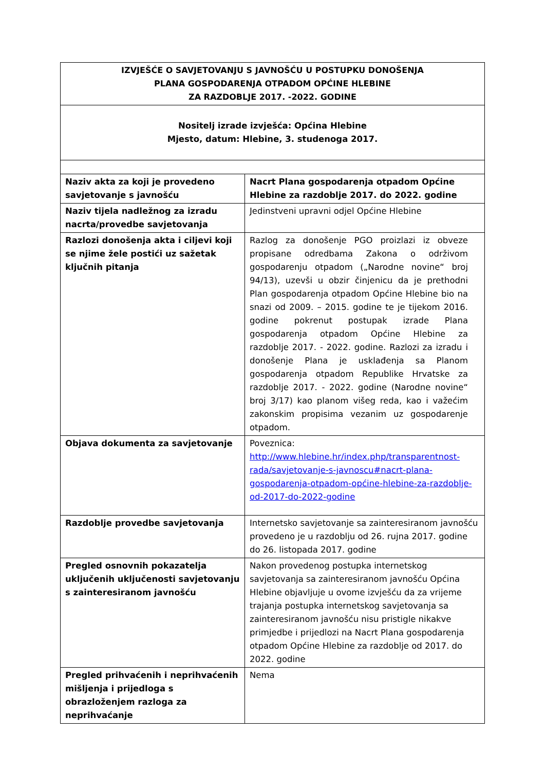| IZVJEŠĆE O SAVJETOVANJU S JAVNOŠĆU U POSTUPKU DONOŠENJA PLANA GOSPODARENJA OTPADOM OPĆINE HLEBINE ZA RAZDOBLJE 2017. -2022. GODINE | |
| Nositelj izrade izvješća: Općina Hlebine Mjesto, datum: Hlebine, 3. studenoga 2017. | |
| Naziv akta za koji je provedeno savjetovanje s javnošću | Nacrt Plana gospodarenja otpadom Općine Hlebine za razdoblje 2017. do 2022. godine |
| Naziv tijela nadležnog za izradu nacrta/provedbe savjetovanja | Jedinstveni upravni odjel Općine Hlebine |
| Razlozi donošenja akta i ciljevi koji se njime žele postići uz sažetak ključnih pitanja | Razlog za donošenje PGO proizlazi iz obveze propisane odredbama Zakona o održivom gospodarenju otpadom („Narodne novine“ broj 94/13), uzevši u obzir činjenicu da je prethodni Plan gospodarenja otpadom Općine Hlebine bio na snazi od 2009. – 2015. godine te je tijekom 2016. godine pokrenut postupak izrade Plana gospodarenja otpadom Općine Hlebine za razdoblje 2017. - 2022. godine. Razlozi za izradu i donošenje Plana je usklađenja sa Planom gospodarenja otpadom Republike Hrvatske za razdoblje 2017. - 2022. godine (Narodne novine“ broj 3/17) kao planom višeg reda, kao i važećim zakonskim propisima vezanim uz gospodarenje otpadom. |
| Objava dokumenta za savjetovanje | Poveznica: http://www.hlebine.hr/index.php/transparentnost-rada/savjetovanje-s-javnoscu#nacrt-plana-gospodarenja-otpadom-općine-hlebine-za-razdoblje-od-2017-do-2022-godine |
| Razdoblje provedbe savjetovanja | Internetsko savjetovanje sa zainteresiranom javnošću provedeno je u razdoblju od 26. rujna 2017. godine do 26. listopada 2017. godine |
| Pregled osnovnih pokazatelja uključenih uključenosti savjetovanju s zainteresiranom javnošću | Nakon provedenog postupka internetskog savjetovanja sa zainteresiranom javnošću Općina Hlebine objavljuje u ovome izvješću da za vrijeme trajanja postupka internetskog savjetovanja sa zainteresiranom javnošću nisu pristigle nikakve primjedbe i prijedlozi na Nacrt Plana gospodarenja otpadom Općine Hlebine za razdoblje od 2017. do 2022. godine |
| Pregled prihvaćenih i neprihvaćenih mišljenja i prijedloga s obrazloženjem razloga za neprihvaćanje | Nema |